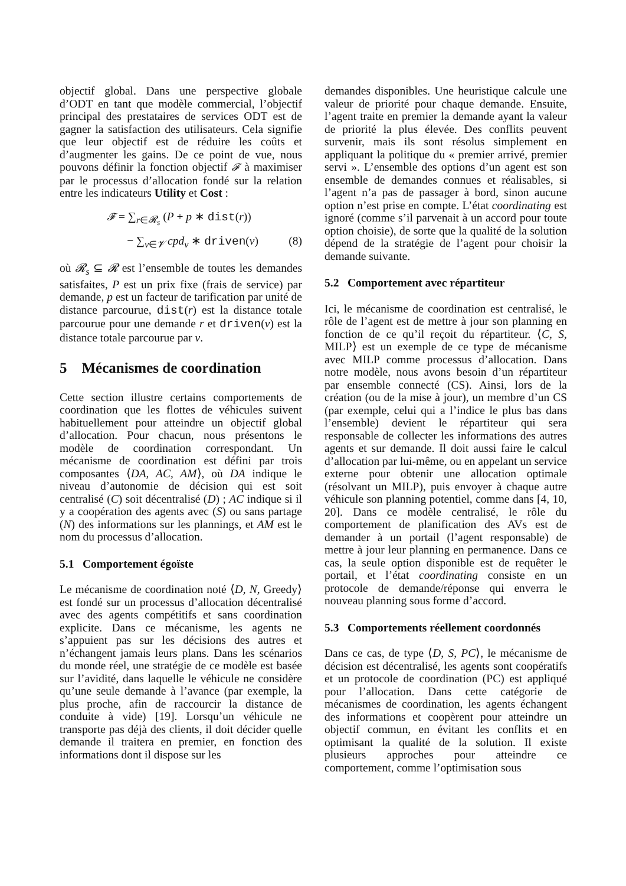objectif global. Dans une perspective globale d’ODT en tant que modèle commercial, l’objectif principal des prestataires de services ODT est de gagner la satisfaction des utilisateurs. Cela signifie que leur objectif est de réduire les coûts et d’augmenter les gains. De ce point de vue, nous pouvons définir la fonction objectif 𝓕 à maximiser par le processus d’allocation fondé sur la relation entre les indicateurs Utility et Cost :
𝓕 = ∑<sub>r∈𝓡<sub>s</sub></sub> (P + p ∗ dist(r))
− ∑<sub>v∈𝓥</sub> cpd<sub>v</sub> ∗ driven(v) (8)
où 𝓡<sub>s</sub> ⊆ 𝓡 est l’ensemble de toutes les demandes satisfaites, P est un prix fixe (frais de service) par demande, p est un facteur de tarification par unité de distance parcourue, dist(r) est la distance totale parcourue pour une demande r et driven(v) est la distance totale parcourue par v.
5 Mécanismes de coordination
Cette section illustre certains comportements de coordination que les flottes de véhicules suivent habituellement pour atteindre un objectif global d’allocation. Pour chacun, nous présentons le modèle de coordination correspondant. Un mécanisme de coordination est défini par trois composantes ⟨DA, AC, AM⟩, où DA indique le niveau d’autonomie de décision qui est soit centralisé (C) soit décentralisé (D) ; AC indique si il y a coopération des agents avec (S) ou sans partage (N) des informations sur les plannings, et AM est le nom du processus d’allocation.
5.1 Comportement égoïste
Le mécanisme de coordination noté ⟨D, N, Greedy⟩ est fondé sur un processus d’allocation décentralisé avec des agents compétitifs et sans coordination explicite. Dans ce mécanisme, les agents ne s’appuient pas sur les décisions des autres et n’échangent jamais leurs plans. Dans les scénarios du monde réel, une stratégie de ce modèle est basée sur l’avidité, dans laquelle le véhicule ne considère qu’une seule demande à l’avance (par exemple, la plus proche, afin de raccourcir la distance de conduite à vide) [19]. Lorsqu’un véhicule ne transporte pas déjà des clients, il doit décider quelle demande il traitera en premier, en fonction des informations dont il dispose sur les
demandes disponibles. Une heuristique calcule une valeur de priorité pour chaque demande. Ensuite, l’agent traite en premier la demande ayant la valeur de priorité la plus élevée. Des conflits peuvent survenir, mais ils sont résolus simplement en appliquant la politique du « premier arrivé, premier servi ». L’ensemble des options d’un agent est son ensemble de demandes connues et réalisables, si l’agent n’a pas de passager à bord, sinon aucune option n’est prise en compte. L’état coordinating est ignoré (comme s’il parvenait à un accord pour toute option choisie), de sorte que la qualité de la solution dépend de la stratégie de l’agent pour choisir la demande suivante.
5.2 Comportement avec répartiteur
Ici, le mécanisme de coordination est centralisé, le rôle de l’agent est de mettre à jour son planning en fonction de ce qu’il reçoit du répartiteur. ⟨C, S, MILP⟩ est un exemple de ce type de mécanisme avec MILP comme processus d’allocation. Dans notre modèle, nous avons besoin d’un répartiteur par ensemble connecté (CS). Ainsi, lors de la création (ou de la mise à jour), un membre d’un CS (par exemple, celui qui a l’indice le plus bas dans l’ensemble) devient le répartiteur qui sera responsable de collecter les informations des autres agents et sur demande. Il doit aussi faire le calcul d’allocation par lui-même, ou en appelant un service externe pour obtenir une allocation optimale (résolvant un MILP), puis envoyer à chaque autre véhicule son planning potentiel, comme dans [4, 10, 20]. Dans ce modèle centralisé, le rôle du comportement de planification des AVs est de demander à un portail (l’agent responsable) de mettre à jour leur planning en permanence. Dans ce cas, la seule option disponible est de requêter le portail, et l’état coordinating consiste en un protocole de demande/réponse qui enverra le nouveau planning sous forme d’accord.
5.3 Comportements réellement coordonnés
Dans ce cas, de type ⟨D, S, PC⟩, le mécanisme de décision est décentralisé, les agents sont coopératifs et un protocole de coordination (PC) est appliqué pour l’allocation. Dans cette catégorie de mécanismes de coordination, les agents échangent des informations et coopèrent pour atteindre un objectif commun, en évitant les conflits et en optimisant la qualité de la solution. Il existe plusieurs approches pour atteindre ce comportement, comme l’optimisation sous